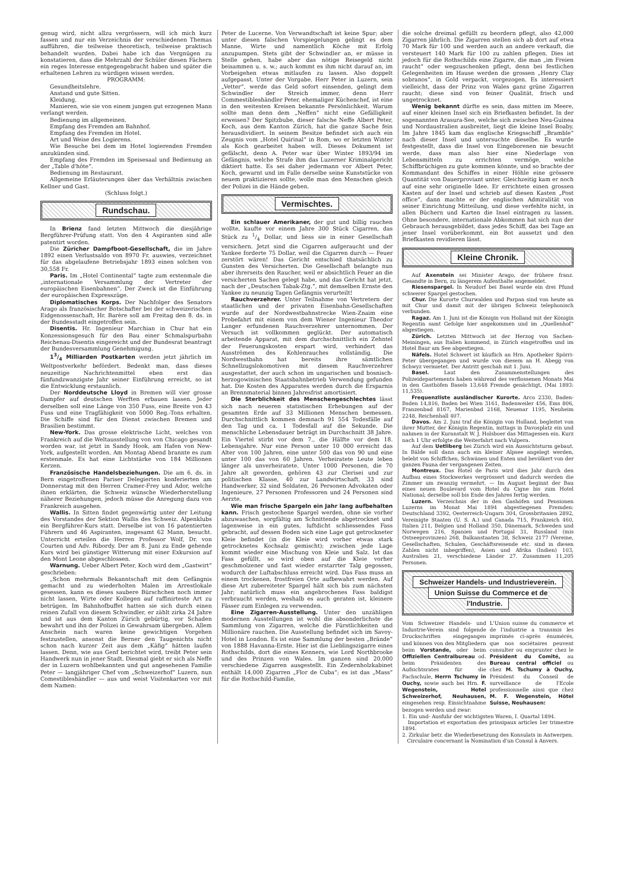genug wird, nicht allzu vergrössern, will ich mich kurz fassen und nur ein Verzeichnis der verschiedenen Themas aufführen, die teilweise theoretisch, teilweise praktisch behandelt wurden. Dabei habe ich das Vergnügen zu konstatieren, dass die Mehrzahl der Schüler diesen Fächern ein reges Interesse entgegengebracht haben und später die erhaltenen Lehren zu würdigen wissen werden.
PROGRAMM:
Gesundheitslehre.
Anstand und gute Sitten.
Kleidung.
Manieren, wie sie von einem jungen gut erzogenen Mann verlangt werden.
Bedienung im allgemeinen.
Empfang des Fremden am Bahnhof.
Empfang des Fremden im Hotel.
Art und Weise des Logierens.
Wie Besuche bei dem im Hotel logierenden Fremden anzukünden sind.
Empfang des Fremden im Speisesaal und Bedienung an der „Table d'hôte“.
Bedienung im Restaurant.
Allgemeine Erläuterungen über das Verhältnis zwischen Kellner und Gast.
(Schluss folgt.)
Rundschau.
In Brienz fand letzten Mittwoch die diesjährige Bergführer-Prüfung statt. Von den 4 Aspiranten sind alle patentirt worden.
Die Züricher Dampfboot-Gesellschaft, die im Jahre 1892 einen Verlustsaldo von 8970 Fr. auswies, verzeichnet für das abgelaufene Betriebsjahr 1893 einen solchen von 30,558 Fr.
Paris. Im „Hotel Continental“ tagte zum erstenmale die „internationale Versammlung der Vertreter der europäischen Eisenbahnen“. Der Zweck ist die Einführung der europäischen Expresszüge.
Diplomatisches Korps. Der Nachfolger des Senators Arago als französischer Botschafter bei der schweizerischen Eidgenossenschaft, Hr. Barère soll am Freitag den 8. ds. in der Bundesstadt eingetroffen sein.
Disentis. Hr. Ingenieur Marchian in Chur hat ein Konzessionsgesuch für den Bau einer Schmalspurbahn Reichenau-Disentis eingereicht und der Bundesrat beantragt der Bundesversammlung Genehmigung.
13/4 Milliarden Postkarten werden jetzt jährlich im Weltpostverkehr befördert. Bedenkt man, dass dieses neuzeitige Nachrichtenmittel eben erst das fünfundzwanzigste Jahr seiner Einführung erreicht, so ist die Entwicklung erstaunlich.
Der Norddeutsche Lloyd in Bremen will vier grosse Dampfer auf deutschen Werften erbauen lassen. Jeder derselben soll eine Länge von 350 Fuss, eine Breite von 43 Fuss und eine Tragfähigkeit von 5000 Reg.-Tons erhalten. Die Schiffe sind für den Dienst zwischen Bremen und Brasilien bestimmt.
New-York. Das grosse elektrische Licht, welches von Frankreich auf die Weltausstellung von von Chicago gesandt worden war, ist jetzt in Sandy Hook, am Hafen von New-York, aufgestellt worden. Am Montag Abend brannte es zum erstenmale. Es hat eine Lichtstärke von 184 Millionen Kerzen.
Französische Handelsbeziehungen. Die am 6. ds. in Bern eingetroffenen Pariser Delegierten konferierten am Donnerstag mit den Herren Cramer-Frey und Ador, welche ihnen erklärten, die Schweiz wünsche Wiederherstellung näherer Beziehungen, jedoch müsse die Anregung dazu von Frankreich ausgehen.
Wallis. In Sitten findet gegenwärtig unter der Leitung des Vorstandes der Sektion Wallis des Schweiz. Alpenklubs ein Bergführer-Kurs statt. Derselbe ist von 16 patentierten Führern und 46 Aspiranten, insgesamt 62 Mann, besucht. Unterricht erteilen die Herren Professor Wolf, Dr. von Courten und Adv. Ribordy. Der am 8. Juni zu Ende gehende Kurs wird bei günstiger Witterung mit einer Exkursion auf den Mont Leone abgeschlossen.
Warnung. Ueber Albert Peter, Koch wird dem „Gastwirt“ geschrieben:
„Schon mehrmals Bekanntschaft mit dem Gefängnis gemacht und zu wiederholten Malen im Arrestlokale gesessen, kann es dieses saubere Bürschchen noch immer nicht lassen, Wirte oder Kollegen auf raffinirteste Art zu betrügen. Im Bahnhofbuffet hatten sie sich durch einen reinen Zufall von diesem Schwindler, er zählt zirka 24 Jahre und ist aus dem Kanton Zürich gebürtig, vor Schaden bewahrt und ihn der Polizei in Gewahrsam übergeben. Allem Anschein nach waren keine gewichtigen Vorgehen festzustellen, ansonst die Berner den Taugenichts nicht schon nach kurzer Zeit aus dem „Käfig“ hätten laufen lassen. Denn, wie aus Genf berichtet wird, treibt Peter sein Handwerk nun in jener Stadt. Diesmal giebt er sich als Neffe der in Luzern wohlbekannten und gut angesehenen Familie Peter — langjähriger Chef vom „Schweizerhof“ Luzern, nun Comestibleshändler — aus und weist Visitenkarten vor mit dem Namen:
Peter de Lucerne. Von Verwandtschaft ist keine Spur; aber unter diesen falschen Vorspiegelungen gelingt es dem Manne, Wirte und namentlich Köche mit Erfolg anzupumpen. Stets gibt der Schwindler an, er müsse in Stelle gehen, habe aber das nötige Reisegeld nicht beisammen u. s. w.; auch kommt es ihm nicht darauf an, im Vorbeigehen etwas mitlaufen zu lassen. Also doppelt aufgepasst. Unter der Vorgabe, Herr Peter in Luzern, sein „Vetter“, werde das Geld sofort einsenden, gelingt dem Schwindler der Streich immer, denn Herr Commestibleshändler Peter, ehemaliger Küchenchef, ist eine in den weitesten Kreisen bekannte Persönlichkeit. Warum sollte man denn dem „Neffen“ nicht eine Gefälligkeit erweisen? Der Spitzbube, dieser falsche Neffe Albert Peter, Koch, aus dem Kanton Zürich, hat die ganze Sache fein herausdividiert. In seinem Besitze befindet sich auch ein Zeugnis vom „Hotel Quirinal“ in Rom, wo er letzten Winter als Koch gearbeitet haben will. Dieses Dokument ist gefälscht, denn A. Peter war über Winter 1893/94 im Gefängnis, welche Strafe ihm das Luzerner Kriminalgericht diktiert hatte. Es sei daher jedermann vor Albert Peter, Koch, gewarnt und im Falle derselbe seine Kunststücke von neuem praktizieren sollte, wolle man den Menschen gleich der Polizei in die Hände geben.
Vermischtes.
Ein schlauer Amerikaner, der gut und billig rauchen wollte, kaufte vor einem Jahre 300 Stück Cigarren, das Stück zu 1/4 Dollar, und liess sie in einer Gesellschaft versichern. Jetzt sind die Cigarren aufgeraucht und der Yankee forderte 75 Dollar, weil die Cigarren durch — Feuer zerstört wären! Das Gericht entschied thatsächlich zu Gunsten des Versicherten. Die Gesellschaft belangte nun aber ihrerseits den Raucher, weil er absichtlich Feuer an die versicherten Sachen gelegt habe, und das Gericht hat jetzt, nach der „Deutschen Tabak-Ztg.“, mit demselben Ernste den Yankee zu neunzig Tagen Gefängnis verurteilt!
Rauchverzehrer. Unter Teilnahme von Vertretern der staatlichen und der privaten Eisenbahn-Gesellschaften wurde auf der Nordwestbahnstrecke Wien-Znaim eine Probefahrt mit einem von dem Wiener Ingenieur Theodor Langer erfundenen Rauchverzehrer unternommen. Der Versuch ist vollkommen geglückt. Der automatisch arbeitende Apparat, mit dem durchschnittlich ein Zehntel der Feuerungskosten erspart wird, verhindert das Ausströmen des Kohlenrauches vollständig. Die Nordwestbahn hat bereits ihre sämtlichen Schnellzugslokomotiven mit diesem Rauchverzehrer ausgestattet, der auch schon im ungarischen und bosnisch-herzogowinischen Staatsbahnbetrieb Verwendung gefunden hat. Die Kosten des Apparates werden durch die Ersparnis an Brennmaterial binnen Jahresfrist amortisiert.
Die Sterblichkeit des Menschengeschlechtes lässt sich nach neueren statistischen Erhebungen auf der gesamten Erde auf 33 Millionen Menschen bemessen. Durchschnittlich kommen demnach 91 554 Todesfälle auf den Tag und ca. 1 Todesfall auf die Sekunde. Die menschliche Lebensdauer beträgt im Durchschnitt 38 Jahre. Ein Viertel stirbt vor dem 7., die Hälfte vor dem 18. Lebensjahre. Nur eine Person unter 10 000 erreicht das Alter von 100 Jahren, eine unter 500 das von 90 und eine unter 100 das von 60 Jahren. Verheiratete Leute leben länger als unverheiratete. Unter 1000 Personen, die 70 Jahre alt geworden, gehören 43 zur Clerisei und zur politischen Klasse, 40 zur Landwirtschaft, 33 sind Handwerker, 32 sind Soldaten, 26 Personen Advokaten oder Ingenieure, 27 Personen Professoren und 24 Personen sind Aerzte.
Wie man frische Spargeln ein Jahr lang aufbehalten kann. Frisch gestochene Spargel werden, ohne sie vorher abzuwaschen, sorgfältig am Schnittende abgetrocknet und lagenweise in ein gutes, luftdicht schliessendes Fass gebracht, auf dessen Boden sich eine Lage gut getrockneter Kleie befindet (in die Kleie wird vorher etwas stark getrocknetes Kochsalz gemischt); zwischen jede Lage kommt wieder eine Mischung von Kleie und Salz. Ist das Fass gefüllt, so wird oben auf die Kleie vorher geschmolzener und fast wieder erstarrter Talg gegossen, wodurch der Luftabschluss erreicht wird. Das Fass muss an einem trockenen, frostfreien Orte aufbewahrt werden. Auf diese Art zubereiteter Spargel hält sich bis zum nächsten Jahr; natürlich muss ein angebrochenes Fass baldigst verbraucht werden, weshalb es auch geraten ist, kleinere Fässer zum Einlegen zu verwenden.
Eine Zigarren-Ausstellung. Unter den unzähligen modernen Ausstellungen ist wohl die absonderlichste die Sammlung von Zigarren, welche die Fürstlichkeiten und Millionäre rauchen. Die Ausstellung befindet sich im Savoy-Hotel in London. Es ist eine Sammlung der besten „Brände“ von 1888 Havanna-Ernte. Hier ist die Lieblingszigarre eines Rothschilds, dort die eines Kenners, wie Lord Northbrooke und des Prinzen von Wales. Im ganzen sind 20,000 verschiedene Zigarren ausgestellt. Ein Zedernholzkabinet enthält 14,000 Zigarren „Flor de Cuba“; es ist das „Mass“ für die Rothschild-Familie,
die solche dreimal gefüllt zu beordern pflegt, also 42,000 Zigarren jährlich. Die Zigarren stellen sich ab dort auf etwa 70 Mark für 100 und werden auch an andere verkauft, die versteuert 140 Mark für 100 zu zahlen pflegen. Dies ist jedoch für die Rothschilds eine Zigarre, die man „im Freien raucht“ oder wegzuschenken pflegt, denn bei festlichen Gelegenheiten im Hause werden die grossen „Henry Clay sobranos“, in Gold verpackt, vorgezogen. Es interessiert vielleicht, dass der Prinz von Wales ganz grüne Zigarren raucht; diese sind von feiner Qualität, frisch und ungetrocknet.
Wenig bekannt dürfte es sein, dass mitten im Meere, auf einer kleinen Insel sich ein Briefkasten befindet. In der sogenannten Arasura-See, welche sich zwischen Neu-Guinea und Nordaustralien ausbreitet, liegt die kleine Insel Boaby. Im Jahre 1845 kam das englische Kriegsschiff „Bramble“ nach dieser Insel und untersuchte dieselbe. Es wurde festgestellt, dass die Insel von Eingeborenen nie besucht werde, dass man also hier eine Niederlage von Lebensmitteln zu errichten vermöge, welche Schiffbrüchigen zu gute kommen könnte, und so brachte der Kommandant des Schiffes in einer Höhle eine grössere Quantität von Dauerproviant unter. Gleichzeitig kam er noch auf eine sehr originelle Idee. Er errichtete einen grossen Kasten auf der Insel und schrieb auf diesen Kasten „Post office“, dann machte er der englischen Admiralität von seiner Einrichtung Mitteilung, und diese verfehlte nicht, in allen Büchern und Karten die Insel eintragen zu lassen. Ohne besondere, internationale Abkommen hat sich nun der Gebrauch herausgebildet, dass jedes Schiff, das bei Tage an jener Insel vorüberkommt, ein Bot aussetzt und den Briefkasten revidieren lässt.
Kleine Chronik.
Auf Axenstein sei Minister Arago, der frühere franz. Gesandte in Bern, zu längerem Aufenthalte angemeldet.
Riesenspargel. In Neudorf bei Basel wurde ein drei Pfund schwerer Spargel gestochen.
Chur. Die Kurorte Churwalden und Parpan sind von heute an mit Chur und damit mit der übrigen Schweiz telephonisch verbunden.
Ragaz. Am 1. Juni ist die Königin von Holland mit der Königin Regentin samt Gefolge hier angekommen und im „Quellenhof“ abgestiegen.
Zürich. Letzten Mittwoch ist der Herzog von Sachen-Meiningen, aus Italien kommend, in Zürich eingetroffen und im Hotel Baur am See abgestiegen.
Näfels. Hotel Schwert ist käuflich an Hrn. Apotheker Spörri-Peter übergegangen und wurde von diesem an H. Abegg von Schwyz vermietet. Der Antritt geschah mit 1. Juni.
Basel. Laut den Zusammenstellungen des Polizeidepartements haben während des verflossenen Monats Mai in den Gasthöfen Basels 13,648 Fremde genächtigt, (Mai 1893: 11,535).
Frequenzliste ausländischer Kurorte. Arco 2330, Baden-Bsden 14,816, Baden bei Wien 3161, Badenweiler 456, Ems 806, Franzenbad 8167, Marienbad 2168, Neuenar 1195, Neuheim 2248, Reichenhall 407.
Davos. Am 2. Juni traf die Königin von Holland, begleitet von ihrer Mutter, der Königin Regentin, mittags in Davosplatz ein und nahmen in der Kuranstalt W. J. Holsboer das Mittagessen ein. Kurz nach 1 Uhr erfolgte die Weiterfahrt nach Vulpera.
Auf dem Uetliberg bei Zürich wird ein Aussichtsturm gebaut. In Bälde soll dann auch ein kleiner Alpsee angelegt werden, belebt von Schiffchen, Schwänen und Enten und bevölkert von der ganzen Fauna der vergangenen Zeiten.
Montreux. Das Hotel de Paris wird dies Jahr durch den Aufbau eines Stockwerkes vergrössert und dadurch werden die Zimmer um zwanzig vermehrt. — Im August beginnt der Bau eines neuen Boulevard vom Hotel du Cigne bis zum Hotel National; derselbe soll bis Ende des Jahres fertig werden.
Luzern. Verzeichnis der in den Gashöfen und Pensionen Luzerns im Monat Mai 1894 abgestiegenen Fremden: Deutschland 3392, Oesterreich-Ungarn 304, Grossbritanien 2892, Vereinigte Staaten (U. S. A.) und Canada 715, Frankzeich 460, Italien 211, Belgien und Holland 350, Dänemark, Schweden und Norwegen 216, Spanien und Portugal 31, Russland (mis Ostseeprovinzen) 268, Balkanstaaten 38, Schweiz 2177 (Vereine, Gesellschaften, Schulen, Geschäftsreisende etc. sind in diesen Zahlen nicht inbegriffen), Asien und Afrika (Indien) 103, Australien 21, verschiedene Länder 27. Zusammen 11,205 Personen.
Schweizer Handels- und Industrieverein.
Union Suisse du Commerce et de l'Industrie.
Vom Schweizer Handels- und Industrie-Verein sind folgende Druckschriften eingegangen und können von den Mitgliedern beim Vorstande, oder beim Offiziellen Centralbureau od. beim Präsidenten des Aufsichtsrates für die Fachschule, Herrn Tschumy in Ouchy, sowie auch bei Hrn. F. Wegenstein, Hotel Schweizerhof, Neuhausen, eingesehen resp. Einsichtnahme bezogen werden und zwar:
L'Union suisse du commerce et de l'industrie a transmis les imprimés ci-après énumérés, que nos sociétaires peuvent consulter ou emprunter chez le Président du Comité, au Bureau central officiel ou chez M. Tschumy à Ouchy, Président du Conseil de surveillance de l'Ecole professionnelle ainsi que chez M. F. Wegenstein, Hôtel Suisse, Neuhausen:
1. Ein und- Ausfuhr der wichtigsten Waren, I. Quartal 1894.
Importation et exportation des prinsipaux articles 1er trimestre 1894.
2. Zirkular betr. die Wiederbesetzung des Konsulats in Antwerpen.
Circulaire concernant la Nomination d'un Consul à Anvers.